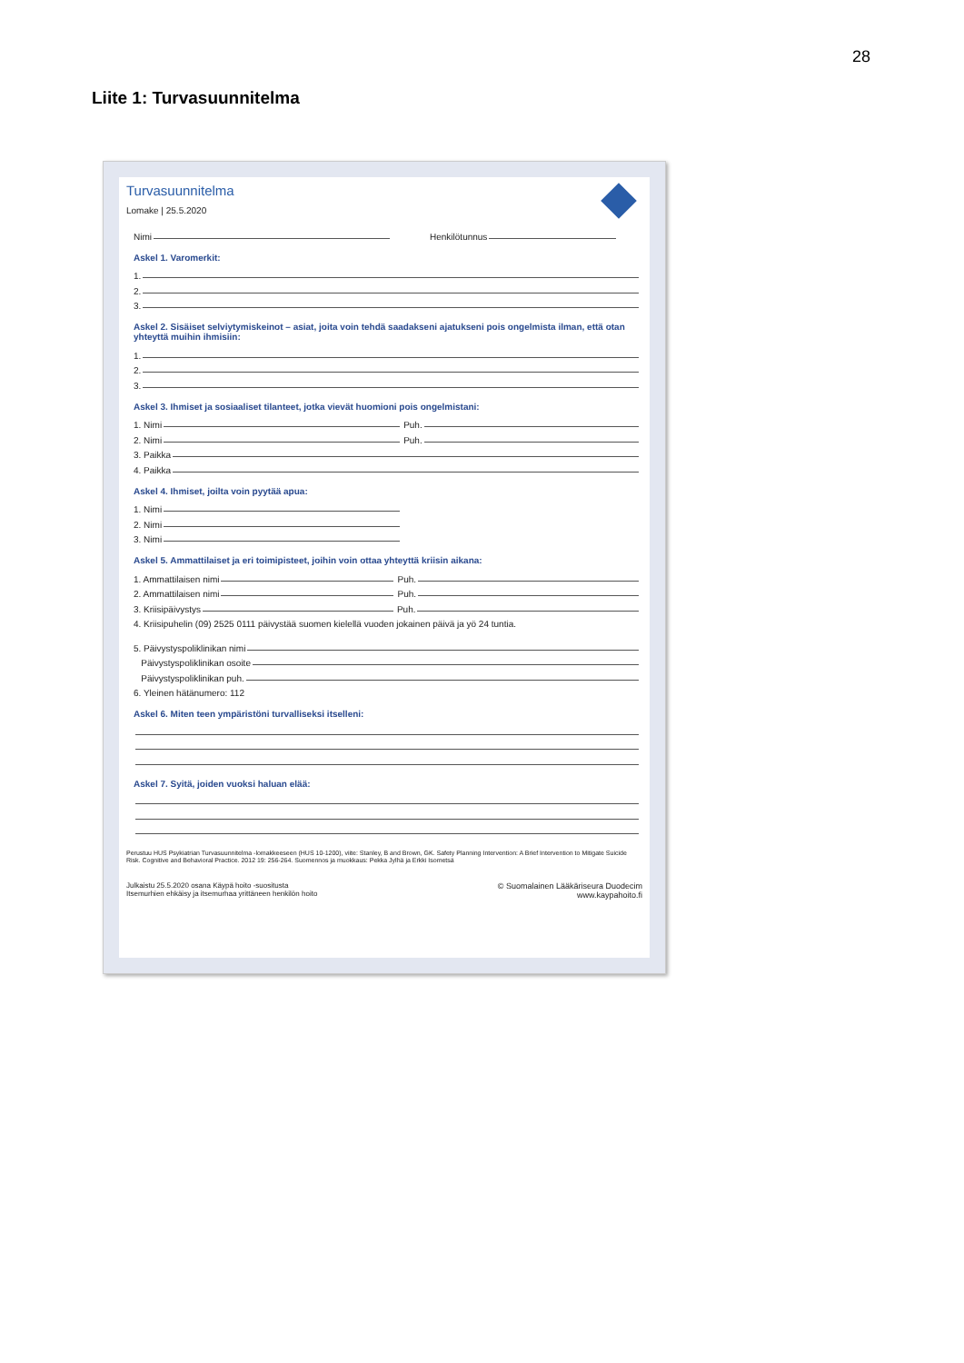28
Liite 1: Turvasuunnitelma
Turvasuunnitelma
Lomake | 25.5.2020
Nimi Henkilötunnus
Askel 1. Varomerkit:
1.
2.
3.
Askel 2. Sisäiset selviytymiskeinot – asiat, joita voin tehdä saadakseni ajatukseni pois ongelmista ilman, että otan yhteyttä muihin ihmisiin:
1.
2.
3.
Askel 3. Ihmiset ja sosiaaliset tilanteet, jotka vievät huomioni pois ongelmistani:
1. Nimi Puh.
2. Nimi Puh.
3. Paikka
4. Paikka
Askel 4. Ihmiset, joilta voin pyytää apua:
1. Nimi
2. Nimi
3. Nimi
Askel 5. Ammattilaiset ja eri toimipisteet, joihin voin ottaa yhteyttä kriisin aikana:
1. Ammattilaisen nimi Puh.
2. Ammattilaisen nimi Puh.
3. Kriisipäivystys Puh.
4. Kriisipuhelin (09) 2525 0111 päivystää suomen kielellä vuoden jokainen päivä ja yö 24 tuntia.
5. Päivystyspoliklinikan nimi
Päivystyspoliklinikan osoite
Päivystyspoliklinikan puh.
6. Yleinen hätänumero: 112
Askel 6. Miten teen ympäristöni turvalliseksi itselleni:
Askel 7. Syitä, joiden vuoksi haluan elää:
Perustuu HUS Psykiatrian Turvasuunnitelma -lomakkeeseen (HUS 10-1200), viite: Stanley, B and Brown, GK. Safety Planning Intervention: A Brief Intervention to Mitigate Suicide Risk. Cognitive and Behavioral Practice. 2012 19: 256-264. Suomennos ja muokkaus: Pekka Jylhä ja Erkki Isometsä
Julkaistu 25.5.2020 osana Käypä hoito -suositusta
Itsemurhien ehkäisy ja itsemurhaa yrittäneen henkilön hoito
© Suomalainen Lääkäriseura Duodecim
www.kaypahoito.fi